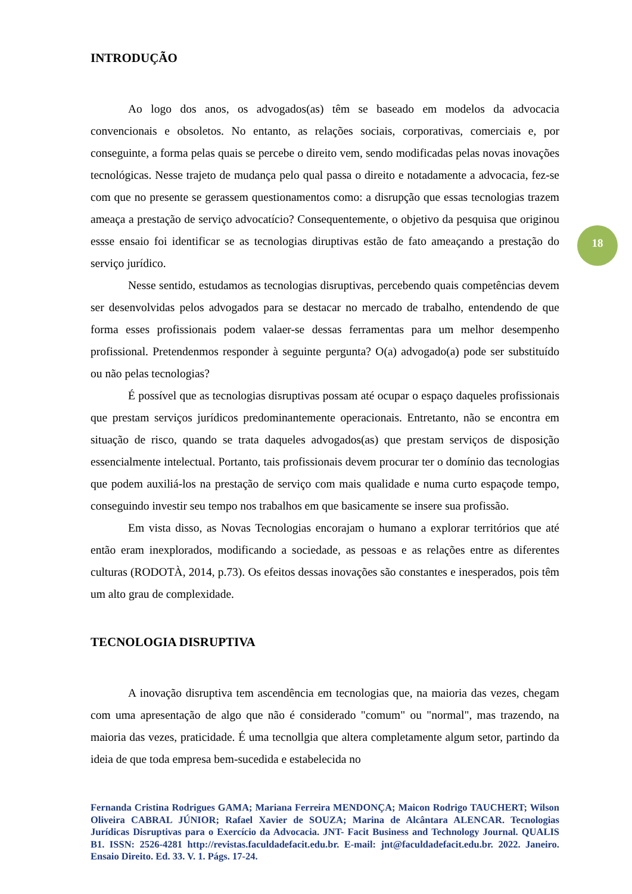INTRODUÇÃO
Ao logo dos anos, os advogados(as) têm se baseado em modelos da advocacia convencionais e obsoletos. No entanto, as relações sociais, corporativas, comerciais e, por conseguinte, a forma pelas quais se percebe o direito vem, sendo modificadas pelas novas inovações tecnológicas. Nesse trajeto de mudança pelo qual passa o direito e notadamente a advocacia, fez-se com que no presente se gerassem questionamentos como: a disrupção que essas tecnologias trazem ameaça a prestação de serviço advocatício? Consequentemente, o objetivo da pesquisa que originou essse ensaio foi identificar se as tecnologias diruptivas estão de fato ameaçando a prestação do serviço jurídico.
Nesse sentido, estudamos as tecnologias disruptivas, percebendo quais competências devem ser desenvolvidas pelos advogados para se destacar no mercado de trabalho, entendendo de que forma esses profissionais podem valaer-se dessas ferramentas para um melhor desempenho profissional. Pretendenmos responder à seguinte pergunta? O(a) advogado(a) pode ser substituído ou não pelas tecnologias?
É possível que as tecnologias disruptivas possam até ocupar o espaço daqueles profissionais que prestam serviços jurídicos predominantemente operacionais. Entretanto, não se encontra em situação de risco, quando se trata daqueles advogados(as) que prestam serviços de disposição essencialmente intelectual. Portanto, tais profissionais devem procurar ter o domínio das tecnologias que podem auxiliá-los na prestação de serviço com mais qualidade e numa curto espaçode tempo, conseguindo investir seu tempo nos trabalhos em que basicamente se insere sua profissão.
Em vista disso, as Novas Tecnologias encorajam o humano a explorar territórios que até então eram inexplorados, modificando a sociedade, as pessoas e as relações entre as diferentes culturas (RODOTÀ, 2014, p.73). Os efeitos dessas inovações são constantes e inesperados, pois têm um alto grau de complexidade.
TECNOLOGIA DISRUPTIVA
A inovação disruptiva tem ascendência em tecnologias que, na maioria das vezes, chegam com uma apresentação de algo que não é considerado "comum" ou "normal", mas trazendo, na maioria das vezes, praticidade. É uma tecnollgia que altera completamente algum setor, partindo da ideia de que toda empresa bem-sucedida e estabelecida no
18
Fernanda Cristina Rodrigues GAMA; Mariana Ferreira MENDONÇA; Maicon Rodrigo TAUCHERT; Wilson Oliveira CABRAL JÚNIOR; Rafael Xavier de SOUZA; Marina de Alcântara ALENCAR. Tecnologias Jurídicas Disruptivas para o Exercício da Advocacia. JNT- Facit Business and Technology Journal. QUALIS B1. ISSN: 2526-4281 http://revistas.faculdadefacit.edu.br. E-mail: jnt@faculdadefacit.edu.br. 2022. Janeiro. Ensaio Direito. Ed. 33. V. 1. Págs. 17-24.